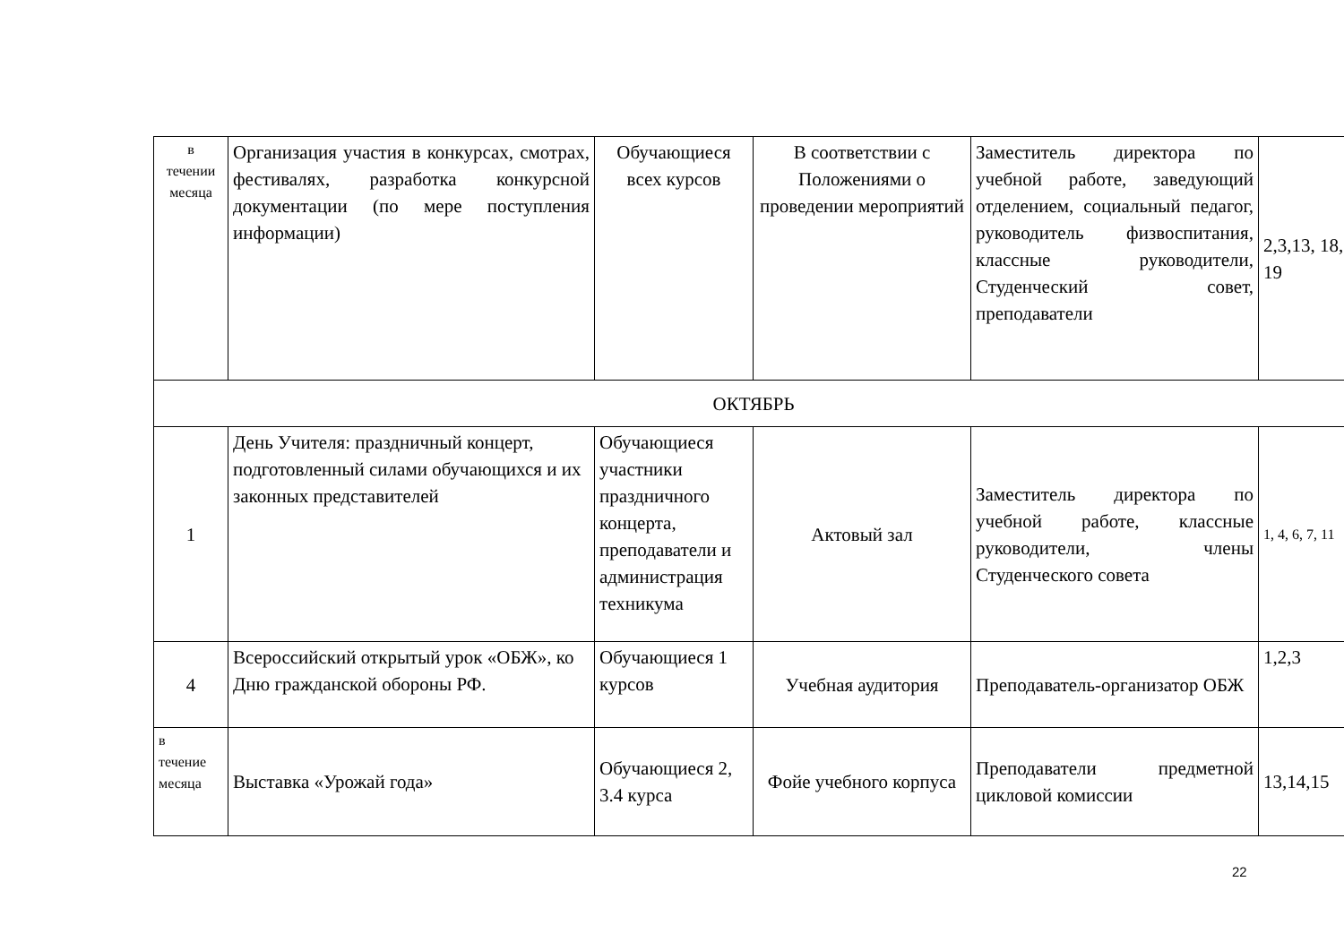| в течении месяца | Организация участия в конкурсах, смотрах, фестивалях, разработка конкурсной документации (по мере поступления информации) | Обучающиеся всех курсов | В соответствии с Положениями о проведении мероприятий | Заместитель директора по учебной работе, заведующий отделением, социальный педагог, руководитель физвоспитания, классные руководители, Студенческий совет, преподаватели | 2,3,13, 18, 19 |
| ОКТЯБРЬ | | | | | |
| 1 | День Учителя: праздничный концерт, подготовленный силами обучающихся и их законных представителей | Обучающиеся участники праздничного концерта, преподаватели и администрация техникума | Актовый зал | Заместитель директора по учебной работе, классные руководители, члены Студенческого совета | 1, 4, 6, 7, 11 |
| 4 | Всероссийский открытый урок «ОБЖ», ко Дню гражданской обороны РФ. | Обучающиеся 1 курсов | Учебная аудитория | Преподаватель-организатор ОБЖ | 1,2,3 |
| в течение месяца | Выставка «Урожай года» | Обучающиеся 2, 3.4 курса | Фойе учебного корпуса | Преподаватели предметной цикловой комиссии | 13,14,15 |
22